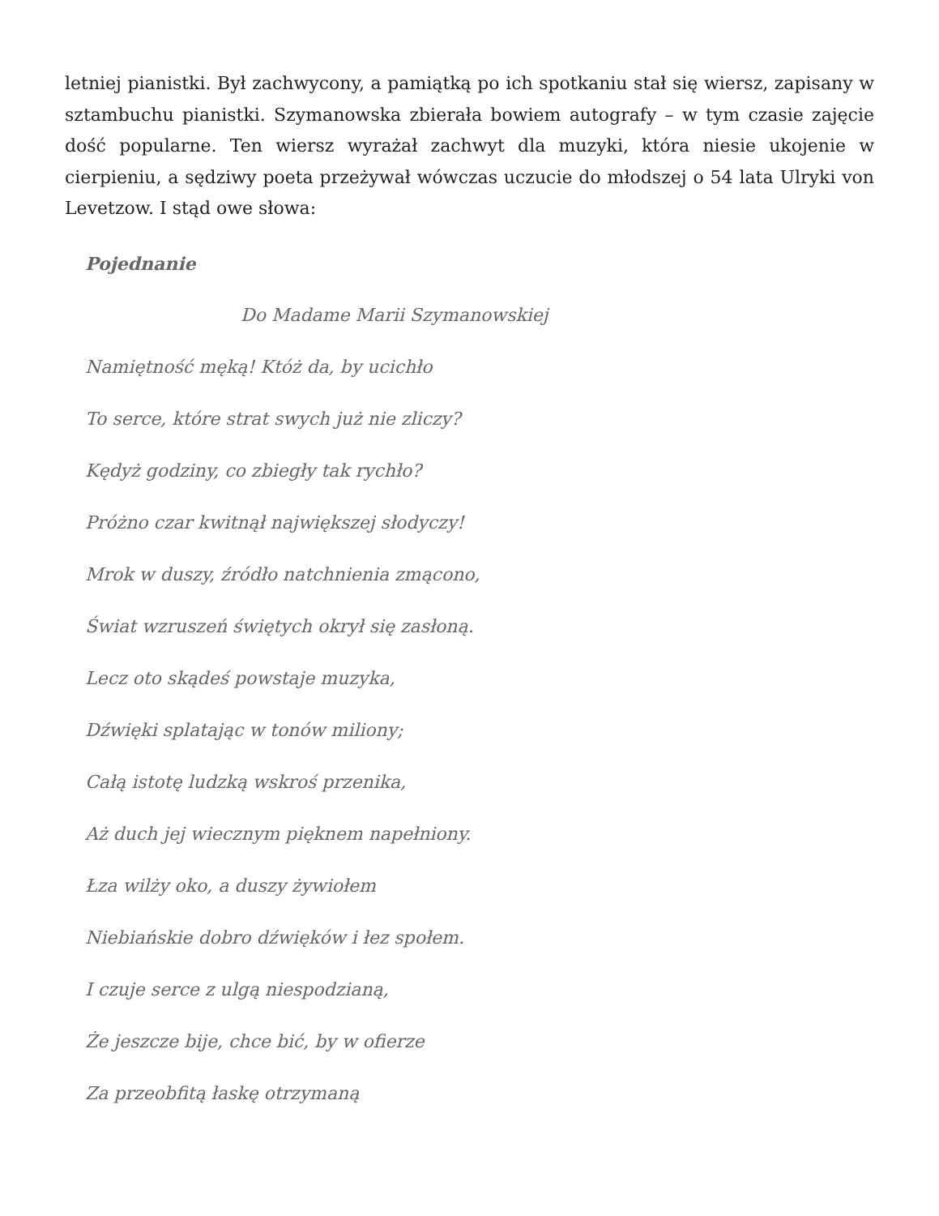letniej pianistki. Był zachwycony, a pamiątką po ich spotkaniu stał się wiersz, zapisany w sztambuchu pianistki. Szymanowska zbierała bowiem autografy – w tym czasie zajęcie dość popularne. Ten wiersz wyrażał zachwyt dla muzyki, która niesie ukojenie w cierpieniu, a sędziwy poeta przeżywał wówczas uczucie do młodszej o 54 lata Ulryki von Levetzow. I stąd owe słowa:
Pojednanie
Do Madame Marii Szymanowskiej
Namiętność męką! Któż da, by ucichło
To serce, które strat swych już nie zliczy?
Kędyż godziny, co zbiegły tak rychło?
Próżno czar kwitnął największej słodyczy!
Mrok w duszy, źródło natchnienia zmącono,
Świat wzruszeń świętych okrył się zasłoną.
Lecz oto skądeś powstaje muzyka,
Dźwięki splatając w tonów miliony;
Całą istotę ludzką wskroś przenika,
Aż duch jej wiecznym pięknem napełniony.
Łza wilży oko, a duszy żywiołem
Niebiańskie dobro dźwięków i łez społem.
I czuje serce z ulgą niespodzianą,
Że jeszcze bije, chce bić, by w ofierze
Za przeobfitą łaskę otrzymaną